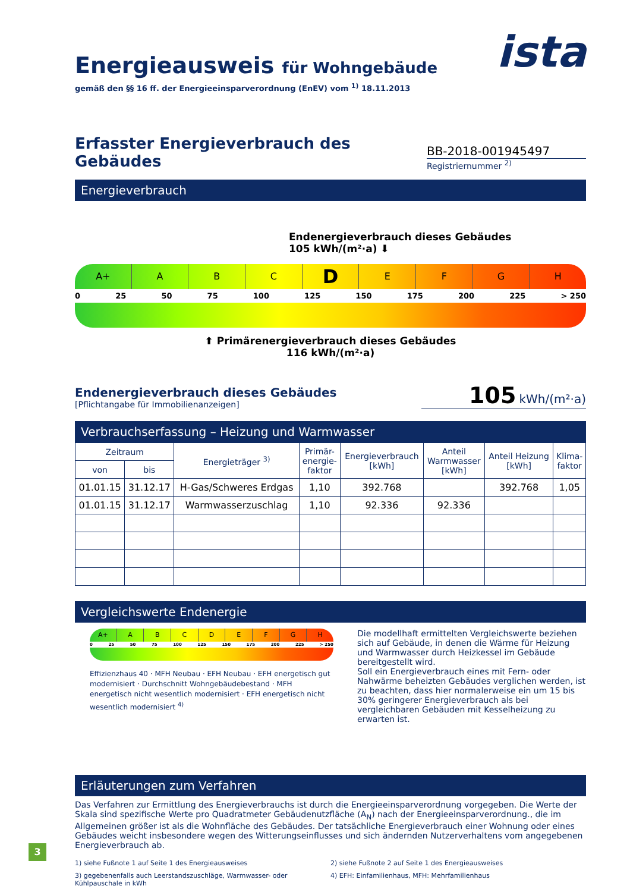ista
Energieausweis für Wohngebäude
gemäß den §§ 16 ff. der Energieeinsparverordnung (EnEV) vom <sup>1)</sup> 18.11.2013
Erfasster Energieverbrauch des Gebäudes
BB-2018-001945497
Registriernummer <sup>2)</sup>
Energieverbrauch
Endenergieverbrauch dieses Gebäudes
105 kWh/(m²·a) ⬇
A+ ABCDEFGH
0 25 50 75 100 125 150 175 200 225 > 250
⬆ Primärenergieverbrauch dieses Gebäudes
116 kWh/(m²·a)
Endenergieverbrauch dieses Gebäudes
[Pflichtangabe für Immobilienanzeigen]
105 kWh/(m²·a)
Verbrauchserfassung – Heizung und Warmwasser
| Zeitraum | | Energieträger <sup>3)</sup> | Primär- energie- faktor | Energieverbrauch [kWh] | Anteil Warmwasser [kWh] | Anteil Heizung [kWh] | Klima- faktor |
| --- | --- | --- | --- | --- | --- | --- | --- |
| von | bis | | | | | | |
| 01.01.15 | 31.12.17 | H-Gas/Schweres Erdgas | 1,10 | 392.768 | | 392.768 | 1,05 |
| 01.01.15 | 31.12.17 | Warmwasserzuschlag | 1,10 | 92.336 | 92.336 | | |
Vergleichswerte Endenergie
A+ ABCDEFGH
0 25 50 75 100 125 150 175 200 225 > 250
Effizienzhaus 40 · MFH Neubau · EFH Neubau · EFH energetisch gut modernisiert · Durchschnitt Wohngebäudebestand · MFH energetisch nicht wesentlich modernisiert · EFH energetisch nicht wesentlich modernisiert <sup>4)</sup>
Die modellhaft ermittelten Vergleichswerte beziehen sich auf Gebäude, in denen die Wärme für Heizung und Warmwasser durch Heizkessel im Gebäude bereitgestellt wird.
Soll ein Energieverbrauch eines mit Fern- oder Nahwärme beheizten Gebäudes verglichen werden, ist zu beachten, dass hier normalerweise ein um 15 bis 30% geringerer Energieverbrauch als bei vergleichbaren Gebäuden mit Kesselheizung zu erwarten ist.
Erläuterungen zum Verfahren
Das Verfahren zur Ermittlung des Energieverbrauchs ist durch die Energieeinsparverordnung vorgegeben. Die Werte der Skala sind spezifische Werte pro Quadratmeter Gebäudenutzfläche (A<sub>N</sub>) nach der Energieeinsparverordnung., die im Allgemeinen größer ist als die Wohnfläche des Gebäudes. Der tatsächliche Energieverbrauch einer Wohnung oder eines Gebäudes weicht insbesondere wegen des Witterungseinflusses und sich ändernden Nutzerverhaltens vom angegebenen Energieverbrauch ab.
1) siehe Fußnote 1 auf Seite 1 des Energieausweises
2) siehe Fußnote 2 auf Seite 1 des Energieausweises
3) gegebenenfalls auch Leerstandszuschläge, Warmwasser- oder Kühlpauschale in kWh
4) EFH: Einfamilienhaus, MFH: Mehrfamilienhaus
3